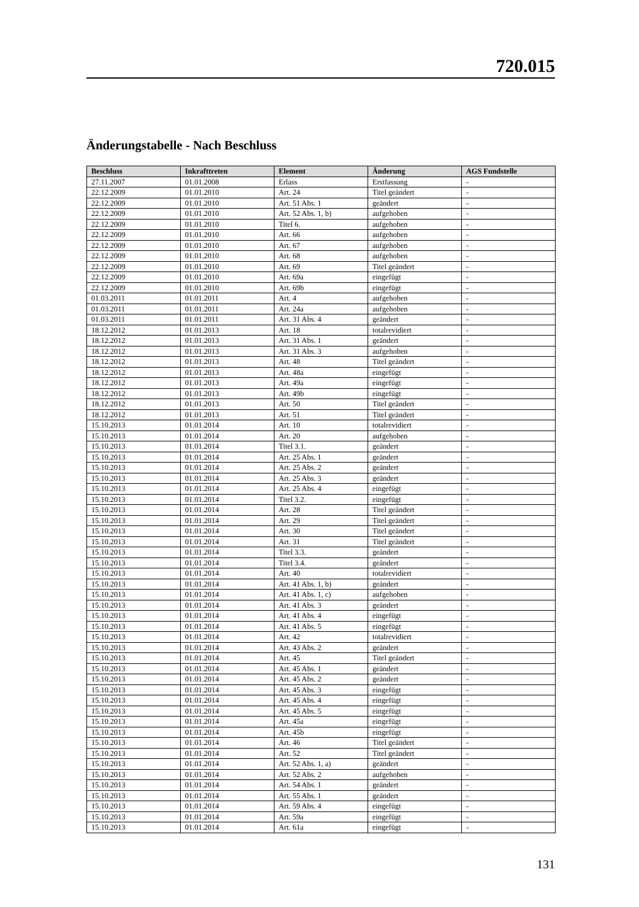720.015
Änderungstabelle - Nach Beschluss
| Beschluss | Inkrafttreten | Element | Änderung | AGS Fundstelle |
| --- | --- | --- | --- | --- |
| 27.11.2007 | 01.01.2008 | Erlass | Erstfassung | - |
| 22.12.2009 | 01.01.2010 | Art. 24 | Titel geändert | - |
| 22.12.2009 | 01.01.2010 | Art. 51 Abs. 1 | geändert | - |
| 22.12.2009 | 01.01.2010 | Art. 52 Abs. 1, b) | aufgehoben | - |
| 22.12.2009 | 01.01.2010 | Titel 6. | aufgehoben | - |
| 22.12.2009 | 01.01.2010 | Art. 66 | aufgehoben | - |
| 22.12.2009 | 01.01.2010 | Art. 67 | aufgehoben | - |
| 22.12.2009 | 01.01.2010 | Art. 68 | aufgehoben | - |
| 22.12.2009 | 01.01.2010 | Art. 69 | Titel geändert | - |
| 22.12.2009 | 01.01.2010 | Art. 69a | eingefügt | - |
| 22.12.2009 | 01.01.2010 | Art. 69b | eingefügt | - |
| 01.03.2011 | 01.01.2011 | Art. 4 | aufgehoben | - |
| 01.03.2011 | 01.01.2011 | Art. 24a | aufgehoben | - |
| 01.03.2011 | 01.01.2011 | Art. 31 Abs. 4 | geändert | - |
| 18.12.2012 | 01.01.2013 | Art. 18 | totalrevidiert | - |
| 18.12.2012 | 01.01.2013 | Art. 31 Abs. 1 | geändert | - |
| 18.12.2012 | 01.01.2013 | Art. 31 Abs. 3 | aufgehoben | - |
| 18.12.2012 | 01.01.2013 | Art. 48 | Titel geändert | - |
| 18.12.2012 | 01.01.2013 | Art. 48a | eingefügt | - |
| 18.12.2012 | 01.01.2013 | Art. 49a | eingefügt | - |
| 18.12.2012 | 01.01.2013 | Art. 49b | eingefügt | - |
| 18.12.2012 | 01.01.2013 | Art. 50 | Titel geändert | - |
| 18.12.2012 | 01.01.2013 | Art. 51 | Titel geändert | - |
| 15.10.2013 | 01.01.2014 | Art. 10 | totalrevidiert | - |
| 15.10.2013 | 01.01.2014 | Art. 20 | aufgehoben | - |
| 15.10.2013 | 01.01.2014 | Titel 3.1. | geändert | - |
| 15.10.2013 | 01.01.2014 | Art. 25 Abs. 1 | geändert | - |
| 15.10.2013 | 01.01.2014 | Art. 25 Abs. 2 | geändert | - |
| 15.10.2013 | 01.01.2014 | Art. 25 Abs. 3 | geändert | - |
| 15.10.2013 | 01.01.2014 | Art. 25 Abs. 4 | eingefügt | - |
| 15.10.2013 | 01.01.2014 | Titel 3.2. | eingefügt | - |
| 15.10.2013 | 01.01.2014 | Art. 28 | Titel geändert | - |
| 15.10.2013 | 01.01.2014 | Art. 29 | Titel geändert | - |
| 15.10.2013 | 01.01.2014 | Art. 30 | Titel geändert | - |
| 15.10.2013 | 01.01.2014 | Art. 31 | Titel geändert | - |
| 15.10.2013 | 01.01.2014 | Titel 3.3. | geändert | - |
| 15.10.2013 | 01.01.2014 | Titel 3.4. | geändert | - |
| 15.10.2013 | 01.01.2014 | Art. 40 | totalrevidiert | - |
| 15.10.2013 | 01.01.2014 | Art. 41 Abs. 1, b) | geändert | - |
| 15.10.2013 | 01.01.2014 | Art. 41 Abs. 1, c) | aufgehoben | - |
| 15.10.2013 | 01.01.2014 | Art. 41 Abs. 3 | geändert | - |
| 15.10.2013 | 01.01.2014 | Art. 41 Abs. 4 | eingefügt | - |
| 15.10.2013 | 01.01.2014 | Art. 41 Abs. 5 | eingefügt | - |
| 15.10.2013 | 01.01.2014 | Art. 42 | totalrevidiert | - |
| 15.10.2013 | 01.01.2014 | Art. 43 Abs. 2 | geändert | - |
| 15.10.2013 | 01.01.2014 | Art. 45 | Titel geändert | - |
| 15.10.2013 | 01.01.2014 | Art. 45 Abs. 1 | geändert | - |
| 15.10.2013 | 01.01.2014 | Art. 45 Abs. 2 | geändert | - |
| 15.10.2013 | 01.01.2014 | Art. 45 Abs. 3 | eingefügt | - |
| 15.10.2013 | 01.01.2014 | Art. 45 Abs. 4 | eingefügt | - |
| 15.10.2013 | 01.01.2014 | Art. 45 Abs. 5 | eingefügt | - |
| 15.10.2013 | 01.01.2014 | Art. 45a | eingefügt | - |
| 15.10.2013 | 01.01.2014 | Art. 45b | eingefügt | - |
| 15.10.2013 | 01.01.2014 | Art. 46 | Titel geändert | - |
| 15.10.2013 | 01.01.2014 | Art. 52 | Titel geändert | - |
| 15.10.2013 | 01.01.2014 | Art. 52 Abs. 1, a) | geändert | - |
| 15.10.2013 | 01.01.2014 | Art. 52 Abs. 2 | aufgehoben | - |
| 15.10.2013 | 01.01.2014 | Art. 54 Abs. 1 | geändert | - |
| 15.10.2013 | 01.01.2014 | Art. 55 Abs. 1 | geändert | - |
| 15.10.2013 | 01.01.2014 | Art. 59 Abs. 4 | eingefügt | - |
| 15.10.2013 | 01.01.2014 | Art. 59a | eingefügt | - |
| 15.10.2013 | 01.01.2014 | Art. 61a | eingefügt | - |
131